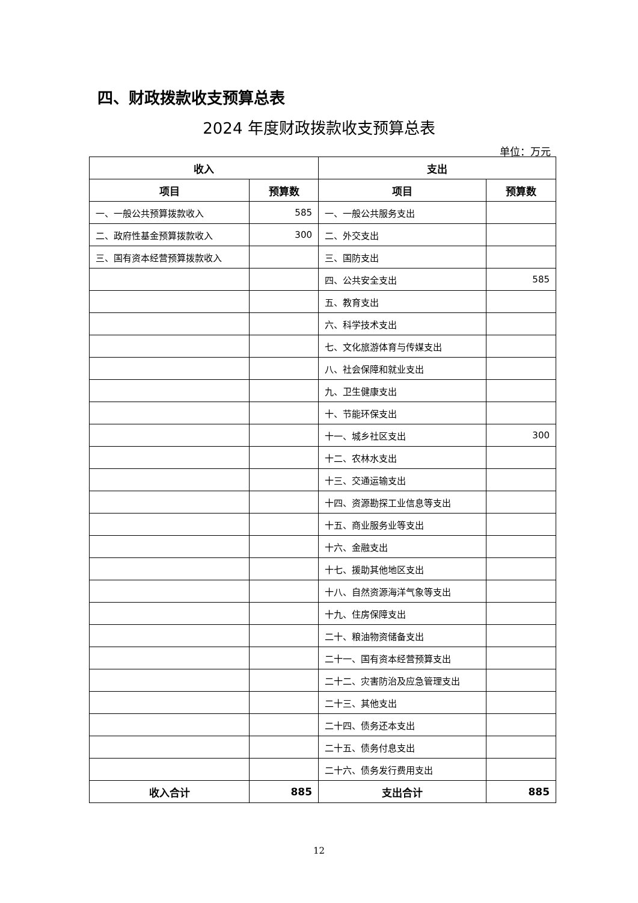四、财政拨款收支预算总表
2024 年度财政拨款收支预算总表
单位：万元
| 收入 | | 支出 | |
| --- | --- | --- | --- |
| 项目 | 预算数 | 项目 | 预算数 |
| 一、一般公共预算拨款收入 | 585 | 一、一般公共服务支出 | |
| 二、政府性基金预算拨款收入 | 300 | 二、外交支出 | |
| 三、国有资本经营预算拨款收入 | | 三、国防支出 | |
| | | 四、公共安全支出 | 585 |
| | | 五、教育支出 | |
| | | 六、科学技术支出 | |
| | | 七、文化旅游体育与传媒支出 | |
| | | 八、社会保障和就业支出 | |
| | | 九、卫生健康支出 | |
| | | 十、节能环保支出 | |
| | | 十一、城乡社区支出 | 300 |
| | | 十二、农林水支出 | |
| | | 十三、交通运输支出 | |
| | | 十四、资源勘探工业信息等支出 | |
| | | 十五、商业服务业等支出 | |
| | | 十六、金融支出 | |
| | | 十七、援助其他地区支出 | |
| | | 十八、自然资源海洋气象等支出 | |
| | | 十九、住房保障支出 | |
| | | 二十、粮油物资储备支出 | |
| | | 二十一、国有资本经营预算支出 | |
| | | 二十二、灾害防治及应急管理支出 | |
| | | 二十三、其他支出 | |
| | | 二十四、债务还本支出 | |
| | | 二十五、债务付息支出 | |
| | | 二十六、债务发行费用支出 | |
| 收入合计 | 885 | 支出合计 | 885 |
12